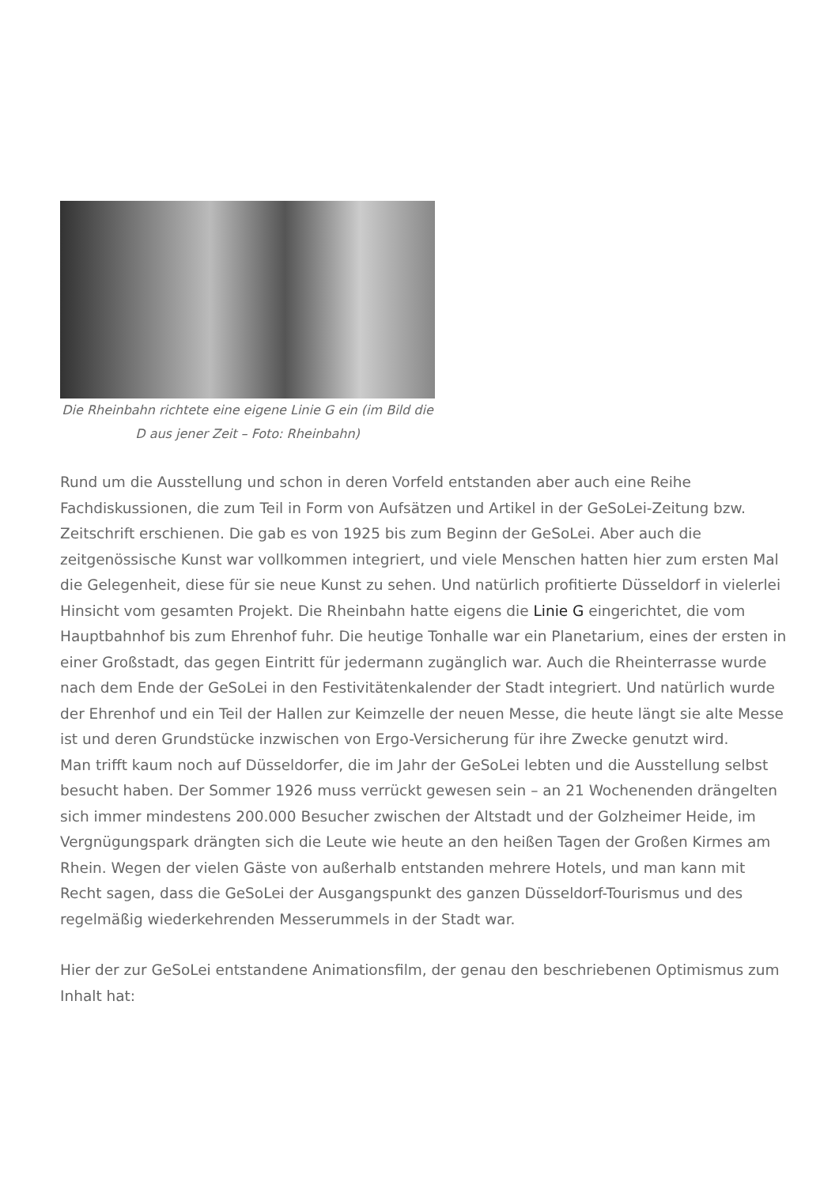Die Rheinbahn richtete eine eigene Linie G ein (im Bild die D aus jener Zeit – Foto: Rheinbahn)
Rund um die Ausstellung und schon in deren Vorfeld entstanden aber auch eine Reihe Fachdiskussionen, die zum Teil in Form von Aufsätzen und Artikel in der GeSoLei-Zeitung bzw. Zeitschrift erschienen. Die gab es von 1925 bis zum Beginn der GeSoLei. Aber auch die zeitgenössische Kunst war vollkommen integriert, und viele Menschen hatten hier zum ersten Mal die Gelegenheit, diese für sie neue Kunst zu sehen. Und natürlich profitierte Düsseldorf in vielerlei Hinsicht vom gesamten Projekt. Die Rheinbahn hatte eigens die Linie G eingerichtet, die vom Hauptbahnhof bis zum Ehrenhof fuhr. Die heutige Tonhalle war ein Planetarium, eines der ersten in einer Großstadt, das gegen Eintritt für jedermann zugänglich war. Auch die Rheinterrasse wurde nach dem Ende der GeSoLei in den Festivitätenkalender der Stadt integriert. Und natürlich wurde der Ehrenhof und ein Teil der Hallen zur Keimzelle der neuen Messe, die heute längt sie alte Messe ist und deren Grundstücke inzwischen von Ergo-Versicherung für ihre Zwecke genutzt wird.
Man trifft kaum noch auf Düsseldorfer, die im Jahr der GeSoLei lebten und die Ausstellung selbst besucht haben. Der Sommer 1926 muss verrückt gewesen sein – an 21 Wochenenden drängelten sich immer mindestens 200.000 Besucher zwischen der Altstadt und der Golzheimer Heide, im Vergnügungspark drängten sich die Leute wie heute an den heißen Tagen der Großen Kirmes am Rhein. Wegen der vielen Gäste von außerhalb entstanden mehrere Hotels, und man kann mit Recht sagen, dass die GeSoLei der Ausgangspunkt des ganzen Düsseldorf-Tourismus und des regelmäßig wiederkehrenden Messerummels in der Stadt war.
Hier der zur GeSoLei entstandene Animationsfilm, der genau den beschriebenen Optimismus zum Inhalt hat: